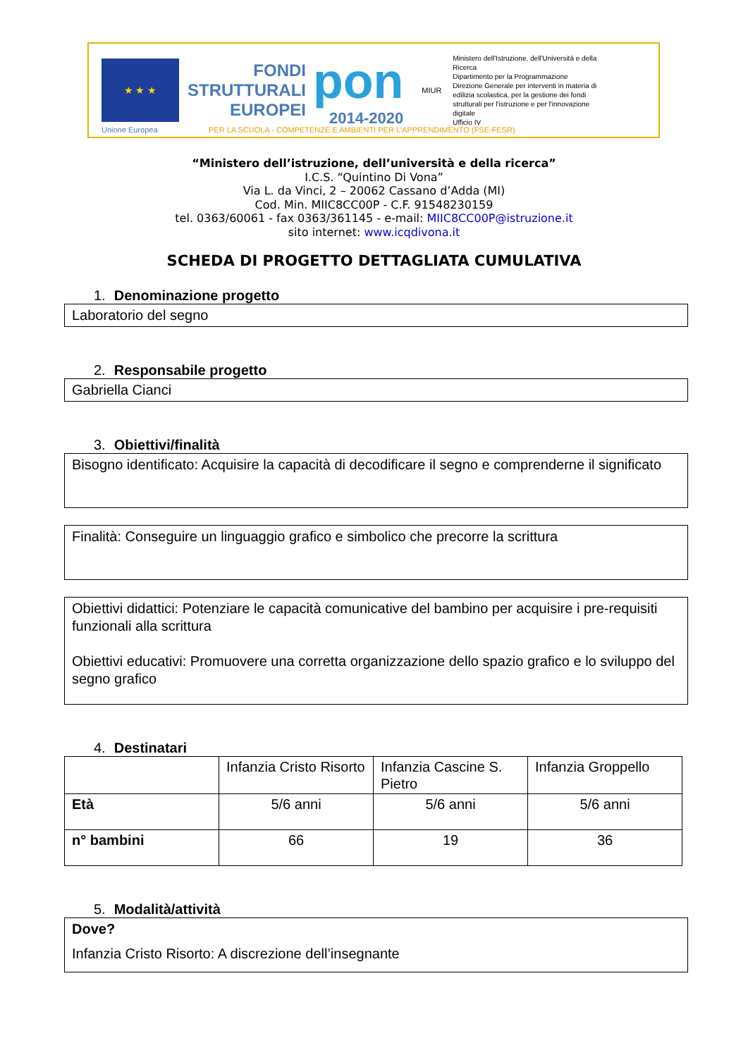★ ★ ★
Unione Europea
FONDI
STRUTTURALI
EUROPEI
pon
2014-2020
MIUR
Ministero dell'Istruzione, dell'Università e della Ricerca
Dipartimento per la Programmazione
Direzione Generale per interventi in materia di edilizia scolastica, per la gestione dei fondi strutturali per l'istruzione e per l'innovazione digitale
Ufficio IV
PER LA SCUOLA - COMPETENZE E AMBIENTI PER L'APPRENDIMENTO (FSE-FESR)
“Ministero dell’istruzione, dell’università e della ricerca”
I.C.S. “Quintino Di Vona”
Via L. da Vinci, 2 – 20062 Cassano d’Adda (MI)
Cod. Min. MIIC8CC00P - C.F. 91548230159
tel. 0363/60061 - fax 0363/361145 - e-mail: MIIC8CC00P@istruzione.it
sito internet: www.icqdivona.it
SCHEDA DI PROGETTO DETTAGLIATA CUMULATIVA
1. Denominazione progetto
Laboratorio del segno
2. Responsabile progetto
Gabriella Cianci
3. Obiettivi/finalità
Bisogno identificato: Acquisire la capacità di decodificare il segno e comprenderne il significato
Finalità: Conseguire un linguaggio grafico e simbolico che precorre la scrittura
Obiettivi didattici: Potenziare le capacità comunicative del bambino per acquisire i pre-requisiti funzionali alla scrittura
Obiettivi educativi: Promuovere una corretta organizzazione dello spazio grafico e lo sviluppo del segno grafico
4. Destinatari
| | Infanzia Cristo Risorto | Infanzia Cascine S. Pietro | Infanzia Groppello |
| Età | 5/6 anni | 5/6 anni | 5/6 anni |
| n° bambini | 66 | 19 | 36 |
5. Modalità/attività
Dove?
Infanzia Cristo Risorto: A discrezione dell’insegnante